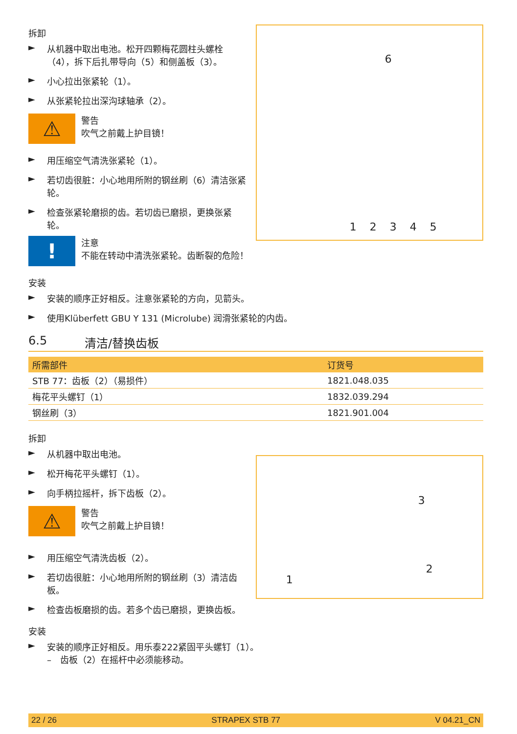拆卸
► 从机器中取出电池。松开四颗梅花圆柱头螺栓（4），拆下后扎带导向（5）和侧盖板（3）。
► 小心拉出张紧轮（1）。
► 从张紧轮拉出深沟球轴承（2）。
⚠
警告
吹气之前戴上护目镜！
► 用压缩空气清洗张紧轮（1）。
► 若切齿很脏：小心地用所附的钢丝刷（6）清洁张紧轮。
► 检查张紧轮磨损的齿。若切齿已磨损，更换张紧轮。
1 2 3 4 5
6
!
注意
不能在转动中清洗张紧轮。齿断裂的危险！
安装
► 安装的顺序正好相反。注意张紧轮的方向，见箭头。
► 使用Klüberfett GBU Y 131 (Microlube) 润滑张紧轮的内齿。
6.5 清洁/替换齿板
| 所需部件 | 订货号 |
| --- | --- |
| STB 77：齿板（2）（易损件） | 1821.048.035 |
| 梅花平头螺钉（1） | 1832.039.294 |
| 钢丝刷（3） | 1821.901.004 |
拆卸
► 从机器中取出电池。
► 松开梅花平头螺钉（1）。
► 向手柄拉摇杆，拆下齿板（2）。
⚠
警告
吹气之前戴上护目镜！
► 用压缩空气清洗齿板（2）。
► 若切齿很脏：小心地用所附的钢丝刷（3）清洁齿板。
► 检查齿板磨损的齿。若多个齿已磨损，更换齿板。
3
2
1
安装
► 安装的顺序正好相反。用乐泰222紧固平头螺钉（1）。
–　齿板（2）在摇杆中必须能移动。
22 / 26 STRAPEX STB 77 V 04.21_CN